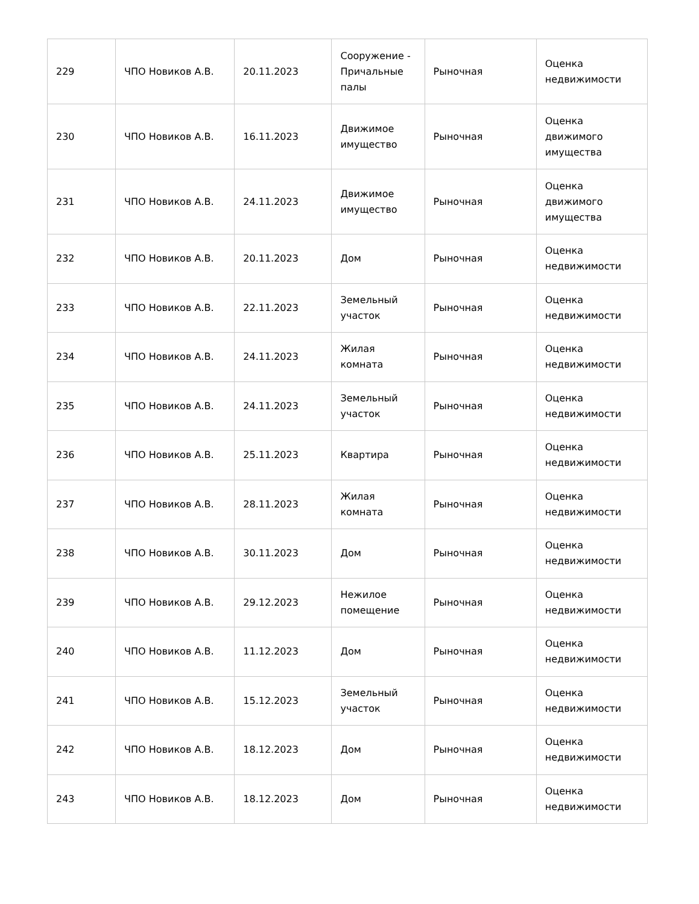| 229 | ЧПО Новиков А.В. | 20.11.2023 | Сооружение - Причальные палы | Рыночная | Оценка недвижимости |
| 230 | ЧПО Новиков А.В. | 16.11.2023 | Движимое имущество | Рыночная | Оценка движимого имущества |
| 231 | ЧПО Новиков А.В. | 24.11.2023 | Движимое имущество | Рыночная | Оценка движимого имущества |
| 232 | ЧПО Новиков А.В. | 20.11.2023 | Дом | Рыночная | Оценка недвижимости |
| 233 | ЧПО Новиков А.В. | 22.11.2023 | Земельный участок | Рыночная | Оценка недвижимости |
| 234 | ЧПО Новиков А.В. | 24.11.2023 | Жилая комната | Рыночная | Оценка недвижимости |
| 235 | ЧПО Новиков А.В. | 24.11.2023 | Земельный участок | Рыночная | Оценка недвижимости |
| 236 | ЧПО Новиков А.В. | 25.11.2023 | Квартира | Рыночная | Оценка недвижимости |
| 237 | ЧПО Новиков А.В. | 28.11.2023 | Жилая комната | Рыночная | Оценка недвижимости |
| 238 | ЧПО Новиков А.В. | 30.11.2023 | Дом | Рыночная | Оценка недвижимости |
| 239 | ЧПО Новиков А.В. | 29.12.2023 | Нежилое помещение | Рыночная | Оценка недвижимости |
| 240 | ЧПО Новиков А.В. | 11.12.2023 | Дом | Рыночная | Оценка недвижимости |
| 241 | ЧПО Новиков А.В. | 15.12.2023 | Земельный участок | Рыночная | Оценка недвижимости |
| 242 | ЧПО Новиков А.В. | 18.12.2023 | Дом | Рыночная | Оценка недвижимости |
| 243 | ЧПО Новиков А.В. | 18.12.2023 | Дом | Рыночная | Оценка недвижимости |